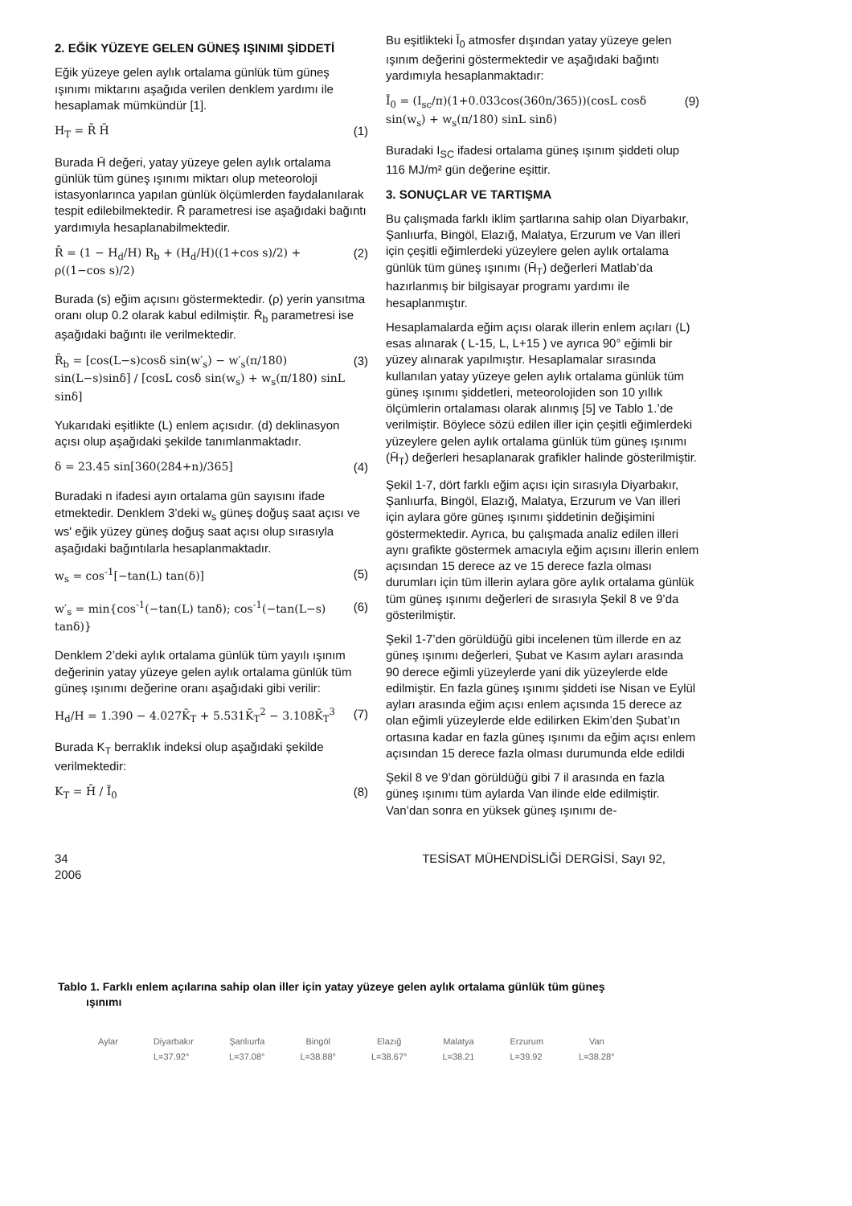2. EĞİK YÜZEYE GELEN GÜNEŞ IŞINIMI ŞİDDETİ
Eğik yüzeye gelen aylık ortalama günlük tüm güneş ışınımı miktarını aşağıda verilen denklem yardımı ile hesaplamak mümkündür [1].
H<sub>T</sub> = R̄ H̄ (1)
Burada H̄ değeri, yatay yüzeye gelen aylık ortalama günlük tüm güneş ışınımı miktarı olup meteoroloji istasyonlarınca yapılan günlük ölçümlerden faydalanılarak tespit edilebilmektedir. R̄ parametresi ise aşağıdaki bağıntı yardımıyla hesaplanabilmektedir.
R̄ = (1 − H<sub>d</sub>/H) R<sub>b</sub> + (H<sub>d</sub>/H)((1+cos s)/2) + ρ((1−cos s)/2) (2)
Burada (s) eğim açısını göstermektedir. (ρ) yerin yansıtma oranı olup 0.2 olarak kabul edilmiştir. R̄<sub>b</sub> parametresi ise aşağıdaki bağıntı ile verilmektedir.
R̄<sub>b</sub> = [cos(L−s)cosδ sin(w′<sub>s</sub>) − w′<sub>s</sub>(π/180) sin(L−s)sinδ] / [cosL cosδ sin(w<sub>s</sub>) + w<sub>s</sub>(π/180) sinL sinδ] (3)
Yukarıdaki eşitlikte (L) enlem açısıdır. (d) deklinasyon açısı olup aşağıdaki şekilde tanımlanmaktadır.
δ = 23.45 sin[360(284+n)/365] (4)
Buradaki n ifadesi ayın ortalama gün sayısını ifade etmektedir. Denklem 3’deki w<sub>s</sub> güneş doğuş saat açısı ve ws' eğik yüzey güneş doğuş saat açısı olup sırasıyla aşağıdaki bağıntılarla hesaplanmaktadır.
w<sub>s</sub> = cos<sup>-1</sup>[−tan(L) tan(δ)] (5)
w′<sub>s</sub> = min{cos<sup>-1</sup>(−tan(L) tanδ); cos<sup>-1</sup>(−tan(L−s) tanδ)} (6)
Denklem 2’deki aylık ortalama günlük tüm yayılı ışınım değerinin yatay yüzeye gelen aylık ortalama günlük tüm güneş ışınımı değerine oranı aşağıdaki gibi verilir:
H<sub>d</sub>/H = 1.390 − 4.027K̄<sub>T</sub> + 5.531K̄<sub>T</sub><sup>2</sup> − 3.108K̄<sub>T</sub><sup>3</sup> (7)
Burada K<sub>T</sub> berraklık indeksi olup aşağıdaki şekilde verilmektedir:
K<sub>T</sub> = H̄ / Ī<sub>0</sub> (8)
Bu eşitlikteki Ī<sub>0</sub> atmosfer dışından yatay yüzeye gelen ışınım değerini göstermektedir ve aşağıdaki bağıntı yardımıyla hesaplanmaktadır:
Ī<sub>0</sub> = (I<sub>sc</sub>/π)(1+0.033cos(360n/365))(cosL cosδ sin(w<sub>s</sub>) + w<sub>s</sub>(π/180) sinL sinδ) (9)
Buradaki I<sub>SC</sub> ifadesi ortalama güneş ışınım şiddeti olup 116 MJ/m² gün değerine eşittir.
3. SONUÇLAR VE TARTIŞMA
Bu çalışmada farklı iklim şartlarına sahip olan Diyarbakır, Şanlıurfa, Bingöl, Elazığ, Malatya, Erzurum ve Van illeri için çeşitli eğimlerdeki yüzeylere gelen aylık ortalama günlük tüm güneş ışınımı (H̄<sub>T</sub>) değerleri Matlab’da hazırlanmış bir bilgisayar programı yardımı ile hesaplanmıştır.
Hesaplamalarda eğim açısı olarak illerin enlem açıları (L) esas alınarak ( L-15, L, L+15 ) ve ayrıca 90° eğimli bir yüzey alınarak yapılmıştır. Hesaplamalar sırasında kullanılan yatay yüzeye gelen aylık ortalama günlük tüm güneş ışınımı şiddetleri, meteorolojiden son 10 yıllık ölçümlerin ortalaması olarak alınmış [5] ve Tablo 1.’de verilmiştir. Böylece sözü edilen iller için çeşitli eğimlerdeki yüzeylere gelen aylık ortalama günlük tüm güneş ışınımı (H̄<sub>T</sub>) değerleri hesaplanarak grafikler halinde gösterilmiştir.
Şekil 1-7, dört farklı eğim açısı için sırasıyla Diyarbakır, Şanlıurfa, Bingöl, Elazığ, Malatya, Erzurum ve Van illeri için aylara göre güneş ışınımı şiddetinin değişimini göstermektedir. Ayrıca, bu çalışmada analiz edilen illeri aynı grafikte göstermek amacıyla eğim açısını illerin enlem açısından 15 derece az ve 15 derece fazla olması durumları için tüm illerin aylara göre aylık ortalama günlük tüm güneş ışınımı değerleri de sırasıyla Şekil 8 ve 9’da gösterilmiştir.
Şekil 1-7’den görüldüğü gibi incelenen tüm illerde en az güneş ışınımı değerleri, Şubat ve Kasım ayları arasında 90 derece eğimli yüzeylerde yani dik yüzeylerde elde edilmiştir. En fazla güneş ışınımı şiddeti ise Nisan ve Eylül ayları arasında eğim açısı enlem açısında 15 derece az olan eğimli yüzeylerde elde edilirken Ekim’den Şubat’ın ortasına kadar en fazla güneş ışınımı da eğim açısı enlem açısından 15 derece fazla olması durumunda elde edildi
Şekil 8 ve 9’dan görüldüğü gibi 7 il arasında en fazla güneş ışınımı tüm aylarda Van ilinde elde edilmiştir. Van’dan sonra en yüksek güneş ışınımı de-
34
2006 TESİSAT MÜHENDİSLİĞİ DERGİSİ, Sayı 92,
Tablo 1. Farklı enlem açılarına sahip olan iller için yatay yüzeye gelen aylık ortalama günlük tüm güneş
ışınımı
| Aylar | Diyarbakır | Şanlıurfa | Bingöl | Elazığ | Malatya | Erzurum | Van |
| --- | --- | --- | --- | --- | --- | --- | --- |
| | L=37.92° | L=37.08° | L=38.88° | L=38.67° | L=38.21 | L=39.92 | L=38.28° |